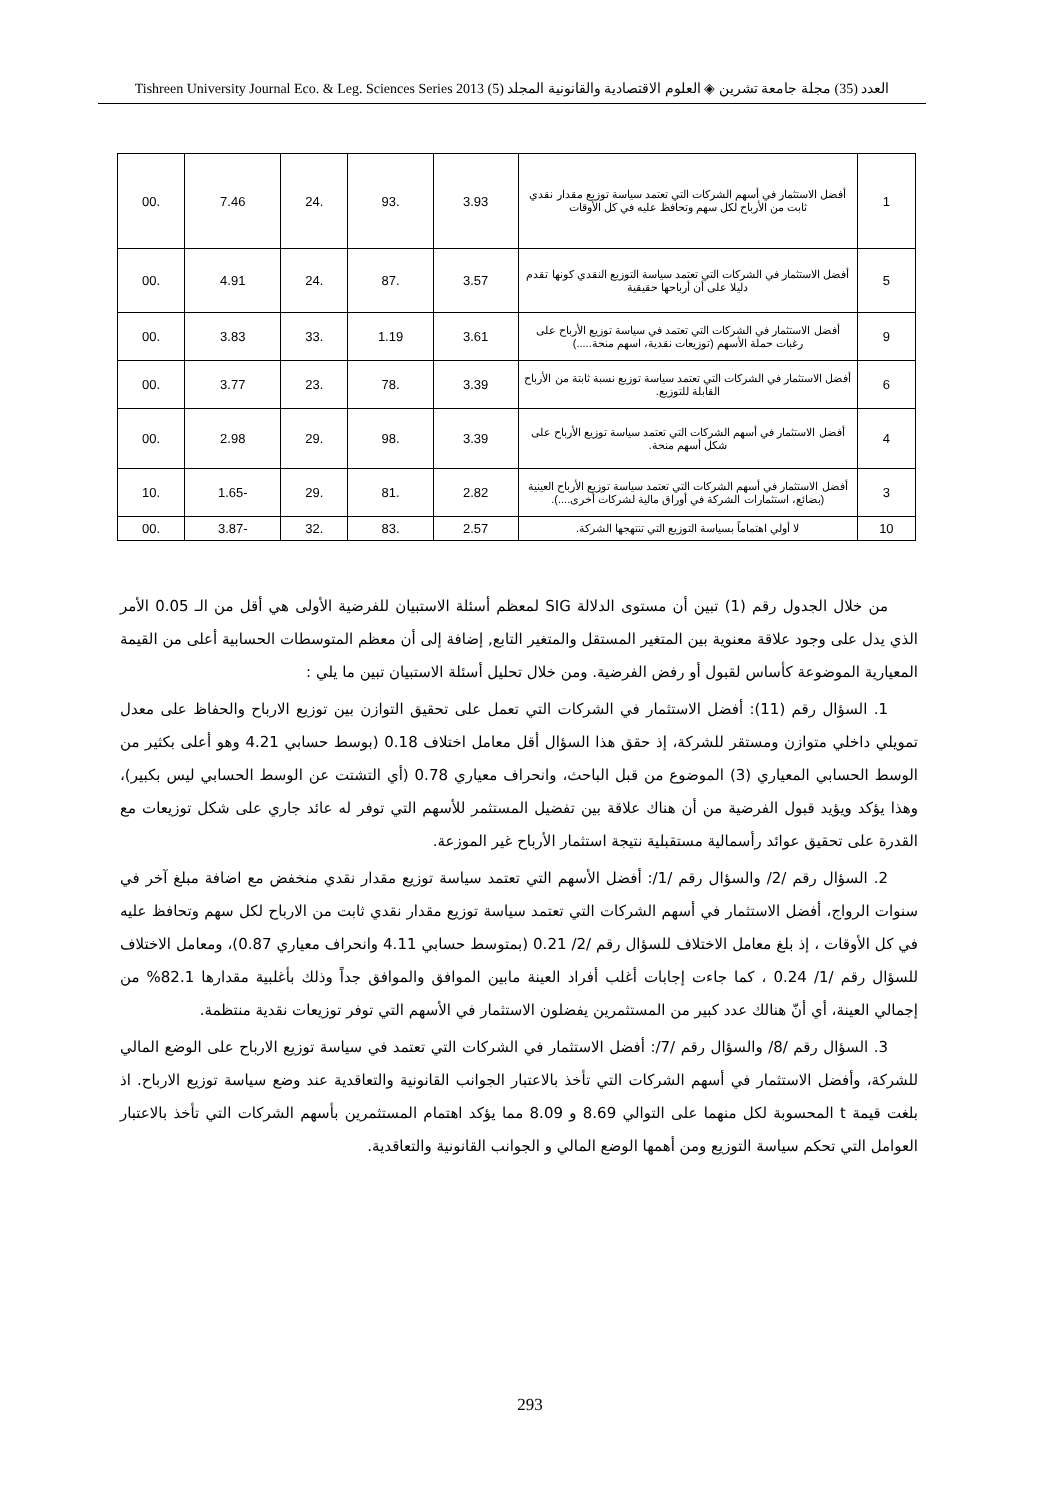Tishreen University Journal Eco. & Leg. Sciences Series 2013 (5) العدد (35) مجلة جامعة تشرين ◈ العلوم الاقتصادية والقانونية المجلد
| 1 | أفضل الاستثمار في أسهم الشركات التي تعتمد سياسة توزيع مقدار نقدي ثابت من الأرباح لكل سهم وتحافظ عليه في كل الأوقات | 3.93 | .93 | .24 | 7.46 | .00 |
| 5 | أفضل الاستثمار في الشركات التي تعتمد سياسة التوزيع النقدي كونها تقدم دليلا على أن أرباحها حقيقية | 3.57 | .87 | .24 | 4.91 | .00 |
| 9 | أفضل الاستثمار في الشركات التي تعتمد في سياسة توزيع الأرباح على رغبات حملة الأسهم (توزيعات نقدية، اسهم منحة.....) | 3.61 | 1.19 | .33 | 3.83 | .00 |
| 6 | أفضل الاستثمار في الشركات التي تعتمد سياسة توزيع نسبة ثابتة من الأرباح القابلة للتوزيع. | 3.39 | .78 | .23 | 3.77 | .00 |
| 4 | أفضل الاستثمار في أسهم الشركات التي تعتمد سياسة توزيع الأرباح على شكل أسهم منحة. | 3.39 | .98 | .29 | 2.98 | .00 |
| 3 | أفضل الاستثمار في أسهم الشركات التي تعتمد سياسة توزيع الأرباح العينية (بضائع، استثمارات الشركة في أوراق مالية لشركات أخرى....). | 2.82 | .81 | .29 | -1.65 | .10 |
| 10 | لا أولي اهتماماً بسياسة التوزيع التي تنتهجها الشركة. | 2.57 | .83 | .32 | -3.87 | .00 |
من خلال الجدول رقم (1) تبين أن مستوى الدلالة SIG لمعظم أسئلة الاستبيان للفرضية الأولى هي أقل من الـ 0.05 الأمر الذي يدل على وجود علاقة معنوية بين المتغير المستقل والمتغير التابع, إضافة إلى أن معظم المتوسطات الحسابية أعلى من القيمة المعيارية الموضوعة كأساس لقبول أو رفض الفرضية. ومن خلال تحليل أسئلة الاستبيان تبين ما يلي :
1. السؤال رقم (11): أفضل الاستثمار في الشركات التي تعمل على تحقيق التوازن بين توزيع الارباح والحفاظ على معدل تمويلي داخلي متوازن ومستقر للشركة، إذ حقق هذا السؤال أقل معامل اختلاف 0.18 (بوسط حسابي 4.21 وهو أعلى بكثير من الوسط الحسابي المعياري (3) الموضوع من قبل الباحث، وانحراف معياري 0.78 (أي التشتت عن الوسط الحسابي ليس بكبير)، وهذا يؤكد ويؤيد قبول الفرضية من أن هناك علاقة بين تفضيل المستثمر للأسهم التي توفر له عائد جاري على شكل توزيعات مع القدرة على تحقيق عوائد رأسمالية مستقبلية نتيجة استثمار الأرباح غير الموزعة.
2. السؤال رقم /2/ والسؤال رقم /1/: أفضل الأسهم التي تعتمد سياسة توزيع مقدار نقدي منخفض مع اضافة مبلغ آخر في سنوات الرواج، أفضل الاستثمار في أسهم الشركات التي تعتمد سياسة توزيع مقدار نقدي ثابت من الارباح لكل سهم وتحافظ عليه في كل الأوقات ، إذ بلغ معامل الاختلاف للسؤال رقم /2/ 0.21 (بمتوسط حسابي 4.11 وانحراف معياري 0.87)، ومعامل الاختلاف للسؤال رقم /1/ 0.24 ، كما جاءت إجابات أغلب أفراد العينة مابين الموافق والموافق جداً وذلك بأغلبية مقدارها 82.1% من إجمالي العينة، أي أنّ هنالك عدد كبير من المستثمرين يفضلون الاستثمار في الأسهم التي توفر توزيعات نقدية منتظمة.
3. السؤال رقم /8/ والسؤال رقم /7/: أفضل الاستثمار في الشركات التي تعتمد في سياسة توزيع الارباح على الوضع المالي للشركة، وأفضل الاستثمار في أسهم الشركات التي تأخذ بالاعتبار الجوانب القانونية والتعاقدية عند وضع سياسة توزيع الارباح. اذ بلغت قيمة t المحسوبة لكل منهما على التوالي 8.69 و 8.09 مما يؤكد اهتمام المستثمرين بأسهم الشركات التي تأخذ بالاعتبار العوامل التي تحكم سياسة التوزيع ومن أهمها الوضع المالي و الجوانب القانونية والتعاقدية.
293